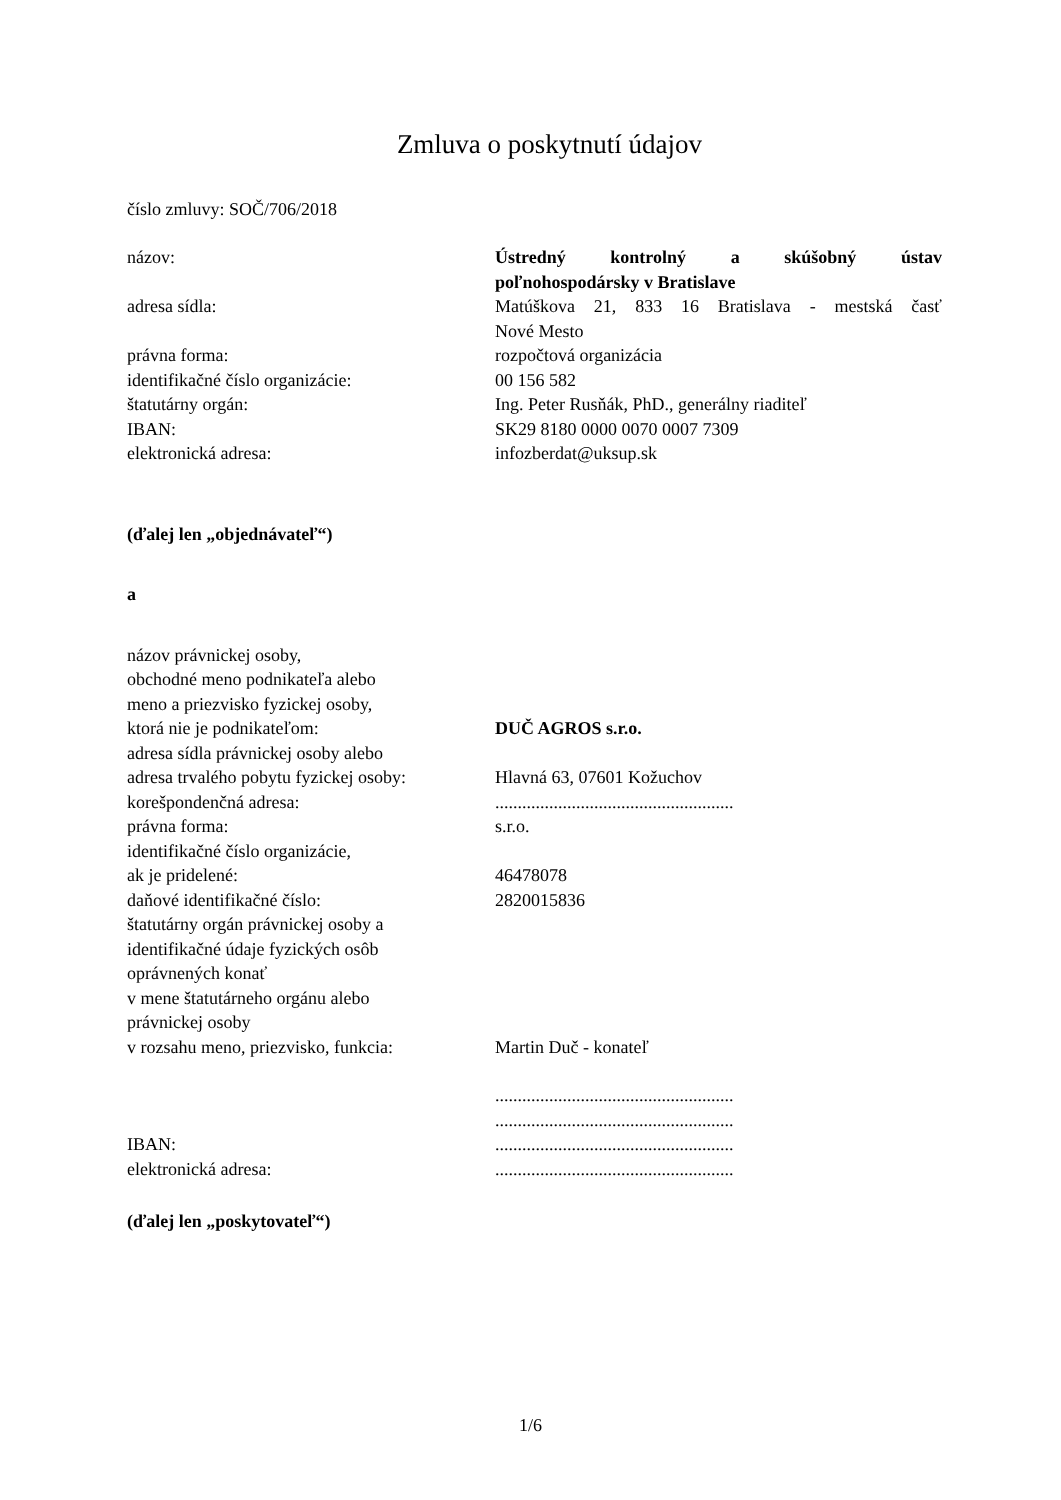Zmluva o poskytnutí údajov
číslo zmluvy: SOČ/706/2018
názov: Ústredný kontrolný a skúšobný ústav
poľnohospodársky v Bratislave
adresa sídla: Matúškova 21, 833 16 Bratislava - mestská časť
Nové Mesto
právna forma: rozpočtová organizácia
identifikačné číslo organizácie: 00 156 582
štatutárny orgán: Ing. Peter Rusňák, PhD., generálny riaditeľ
IBAN: SK29 8180 0000 0070 0007 7309
elektronická adresa: infozberdat@uksup.sk
(ďalej len „objednávateľ“)
a
názov právnickej osoby,
obchodné meno podnikateľa alebo
meno a priezvisko fyzickej osoby,
ktorá nie je podnikateľom: DUČ AGROS s.r.o.
adresa sídla právnickej osoby alebo
adresa trvalého pobytu fyzickej osoby:
Hlavná 63, 07601 Kožuchov
korešpondenčná adresa: .....................................................
právna forma: s.r.o.
identifikačné číslo organizácie,
ak je pridelené: 46478078
daňové identifikačné číslo: 2820015836
štatutárny orgán právnickej osoby a
identifikačné údaje fyzických osôb
oprávnených konať
v mene štatutárneho orgánu alebo
právnickej osoby
v rozsahu meno, priezvisko, funkcia:
Martin Duč - konateľ
.....................................................
.....................................................
IBAN: .....................................................
elektronická adresa: .....................................................
(ďalej len „poskytovateľ“)
1/6